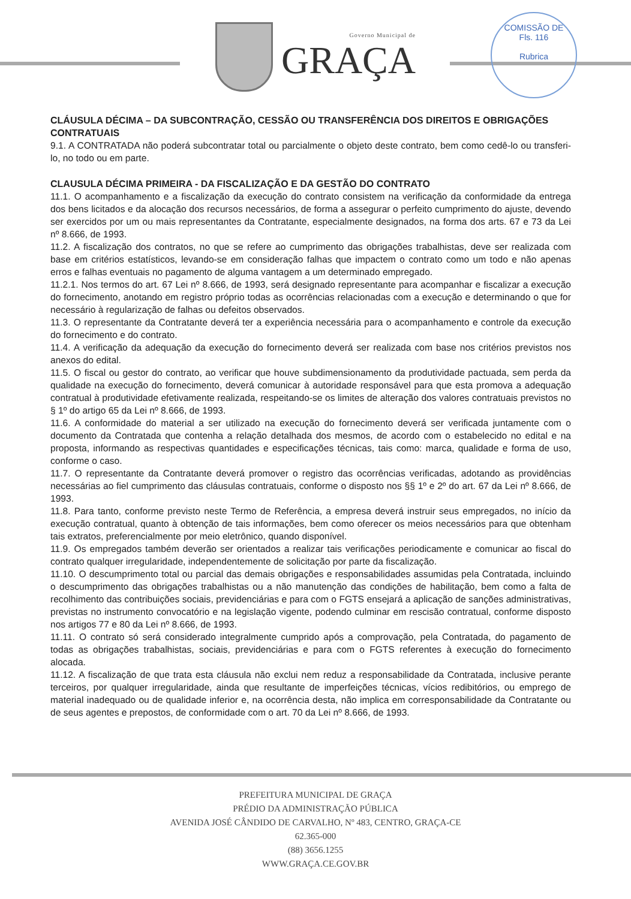Governo Municipal de
GRAÇA
COMISSÃO DE
Fls. 116
Rubrica
CLÁUSULA DÉCIMA – DA SUBCONTRAÇÃO, CESSÃO OU TRANSFERÊNCIA DOS DIREITOS E OBRIGAÇÕES CONTRATUAIS
9.1. A CONTRATADA não poderá subcontratar total ou parcialmente o objeto deste contrato, bem como cedê-lo ou transferi-lo, no todo ou em parte.
CLAUSULA DÉCIMA PRIMEIRA - DA FISCALIZAÇÃO E DA GESTÃO DO CONTRATO
11.1. O acompanhamento e a fiscalização da execução do contrato consistem na verificação da conformidade da entrega dos bens licitados e da alocação dos recursos necessários, de forma a assegurar o perfeito cumprimento do ajuste, devendo ser exercidos por um ou mais representantes da Contratante, especialmente designados, na forma dos arts. 67 e 73 da Lei nº 8.666, de 1993.
11.2. A fiscalização dos contratos, no que se refere ao cumprimento das obrigações trabalhistas, deve ser realizada com base em critérios estatísticos, levando-se em consideração falhas que impactem o contrato como um todo e não apenas erros e falhas eventuais no pagamento de alguma vantagem a um determinado empregado.
11.2.1. Nos termos do art. 67 Lei nº 8.666, de 1993, será designado representante para acompanhar e fiscalizar a execução do fornecimento, anotando em registro próprio todas as ocorrências relacionadas com a execução e determinando o que for necessário à regularização de falhas ou defeitos observados.
11.3. O representante da Contratante deverá ter a experiência necessária para o acompanhamento e controle da execução do fornecimento e do contrato.
11.4. A verificação da adequação da execução do fornecimento deverá ser realizada com base nos critérios previstos nos anexos do edital.
11.5. O fiscal ou gestor do contrato, ao verificar que houve subdimensionamento da produtividade pactuada, sem perda da qualidade na execução do fornecimento, deverá comunicar à autoridade responsável para que esta promova a adequação contratual à produtividade efetivamente realizada, respeitando-se os limites de alteração dos valores contratuais previstos no § 1º do artigo 65 da Lei nº 8.666, de 1993.
11.6. A conformidade do material a ser utilizado na execução do fornecimento deverá ser verificada juntamente com o documento da Contratada que contenha a relação detalhada dos mesmos, de acordo com o estabelecido no edital e na proposta, informando as respectivas quantidades e especificações técnicas, tais como: marca, qualidade e forma de uso, conforme o caso.
11.7. O representante da Contratante deverá promover o registro das ocorrências verificadas, adotando as providências necessárias ao fiel cumprimento das cláusulas contratuais, conforme o disposto nos §§ 1º e 2º do art. 67 da Lei nº 8.666, de 1993.
11.8. Para tanto, conforme previsto neste Termo de Referência, a empresa deverá instruir seus empregados, no início da execução contratual, quanto à obtenção de tais informações, bem como oferecer os meios necessários para que obtenham tais extratos, preferencialmente por meio eletrônico, quando disponível.
11.9. Os empregados também deverão ser orientados a realizar tais verificações periodicamente e comunicar ao fiscal do contrato qualquer irregularidade, independentemente de solicitação por parte da fiscalização.
11.10. O descumprimento total ou parcial das demais obrigações e responsabilidades assumidas pela Contratada, incluindo o descumprimento das obrigações trabalhistas ou a não manutenção das condições de habilitação, bem como a falta de recolhimento das contribuições sociais, previdenciárias e para com o FGTS ensejará a aplicação de sanções administrativas, previstas no instrumento convocatório e na legislação vigente, podendo culminar em rescisão contratual, conforme disposto nos artigos 77 e 80 da Lei nº 8.666, de 1993.
11.11. O contrato só será considerado integralmente cumprido após a comprovação, pela Contratada, do pagamento de todas as obrigações trabalhistas, sociais, previdenciárias e para com o FGTS referentes à execução do fornecimento alocada.
11.12. A fiscalização de que trata esta cláusula não exclui nem reduz a responsabilidade da Contratada, inclusive perante terceiros, por qualquer irregularidade, ainda que resultante de imperfeições técnicas, vícios redibitórios, ou emprego de material inadequado ou de qualidade inferior e, na ocorrência desta, não implica em corresponsabilidade da Contratante ou de seus agentes e prepostos, de conformidade com o art. 70 da Lei nº 8.666, de 1993.
PREFEITURA MUNICIPAL DE GRAÇA
PRÉDIO DA ADMINISTRAÇÃO PÚBLICA
AVENIDA JOSÉ CÂNDIDO DE CARVALHO, Nº 483, CENTRO, GRAÇA-CE
62.365-000
(88) 3656.1255
WWW.GRAÇA.CE.GOV.BR